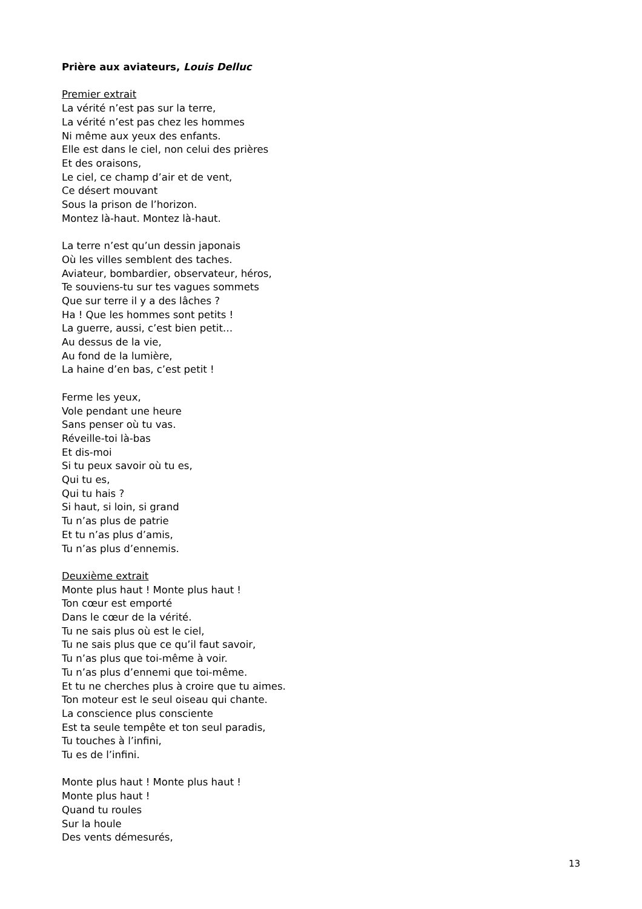Prière aux aviateurs, Louis Delluc
Premier extrait
La vérité n’est pas sur la terre,
La vérité n’est pas chez les hommes
Ni même aux yeux des enfants.
Elle est dans le ciel, non celui des prières
Et des oraisons,
Le ciel, ce champ d’air et de vent,
Ce désert mouvant
Sous la prison de l’horizon.
Montez là-haut. Montez là-haut.
La terre n’est qu’un dessin japonais
Où les villes semblent des taches.
Aviateur, bombardier, observateur, héros,
Te souviens-tu sur tes vagues sommets
Que sur terre il y a des lâches ?
Ha ! Que les hommes sont petits !
La guerre, aussi, c’est bien petit…
Au dessus de la vie,
Au fond de la lumière,
La haine d’en bas, c’est petit !
Ferme les yeux,
Vole pendant une heure
Sans penser où tu vas.
Réveille-toi là-bas
Et dis-moi
Si tu peux savoir où tu es,
Qui tu es,
Qui tu hais ?
Si haut, si loin, si grand
Tu n’as plus de patrie
Et tu n’as plus d’amis,
Tu n’as plus d’ennemis.
Deuxième extrait
Monte plus haut ! Monte plus haut !
Ton cœur est emporté
Dans le cœur de la vérité.
Tu ne sais plus où est le ciel,
Tu ne sais plus que ce qu’il faut savoir,
Tu n’as plus que toi-même à voir.
Tu n’as plus d’ennemi que toi-même.
Et tu ne cherches plus à croire que tu aimes.
Ton moteur est le seul oiseau qui chante.
La conscience plus consciente
Est ta seule tempête et ton seul paradis,
Tu touches à l’infini,
Tu es de l’infini.
Monte plus haut ! Monte plus haut !
Monte plus haut !
Quand tu roules
Sur la houle
Des vents démesurés,
13